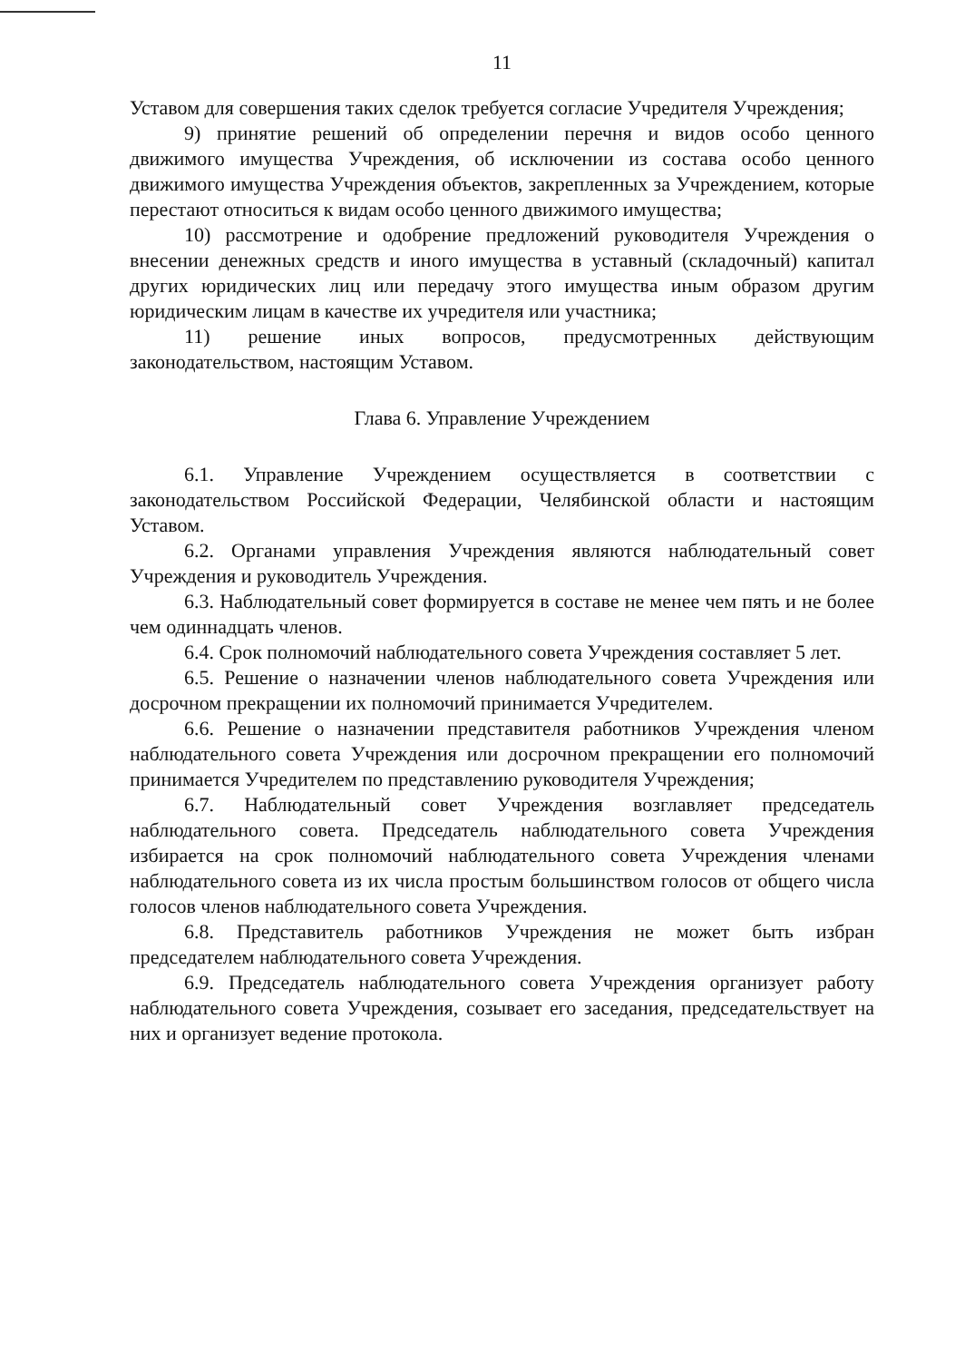11
Уставом для совершения таких сделок требуется согласие Учредителя Учреждения;
9) принятие решений об определении перечня и видов особо ценного движимого имущества Учреждения, об исключении из состава особо ценного движимого имущества Учреждения объектов, закрепленных за Учреждением, которые перестают относиться к видам особо ценного движимого имущества;
10) рассмотрение и одобрение предложений руководителя Учреждения о внесении денежных средств и иного имущества в уставный (складочный) капитал других юридических лиц или передачу этого имущества иным образом другим юридическим лицам в качестве их учредителя или участника;
11) решение иных вопросов, предусмотренных действующим законодательством, настоящим Уставом.
Глава 6. Управление Учреждением
6.1. Управление Учреждением осуществляется в соответствии с законодательством Российской Федерации, Челябинской области и настоящим Уставом.
6.2. Органами управления Учреждения являются наблюдательный совет Учреждения и руководитель Учреждения.
6.3. Наблюдательный совет формируется в составе не менее чем пять и не более чем одиннадцать членов.
6.4. Срок полномочий наблюдательного совета Учреждения составляет 5 лет.
6.5. Решение о назначении членов наблюдательного совета Учреждения или досрочном прекращении их полномочий принимается Учредителем.
6.6. Решение о назначении представителя работников Учреждения членом наблюдательного совета Учреждения или досрочном прекращении его полномочий принимается Учредителем по представлению руководителя Учреждения;
6.7. Наблюдательный совет Учреждения возглавляет председатель наблюдательного совета. Председатель наблюдательного совета Учреждения избирается на срок полномочий наблюдательного совета Учреждения членами наблюдательного совета из их числа простым большинством голосов от общего числа голосов членов наблюдательного совета Учреждения.
6.8. Представитель работников Учреждения не может быть избран председателем наблюдательного совета Учреждения.
6.9. Председатель наблюдательного совета Учреждения организует работу наблюдательного совета Учреждения, созывает его заседания, председательствует на них и организует ведение протокола.